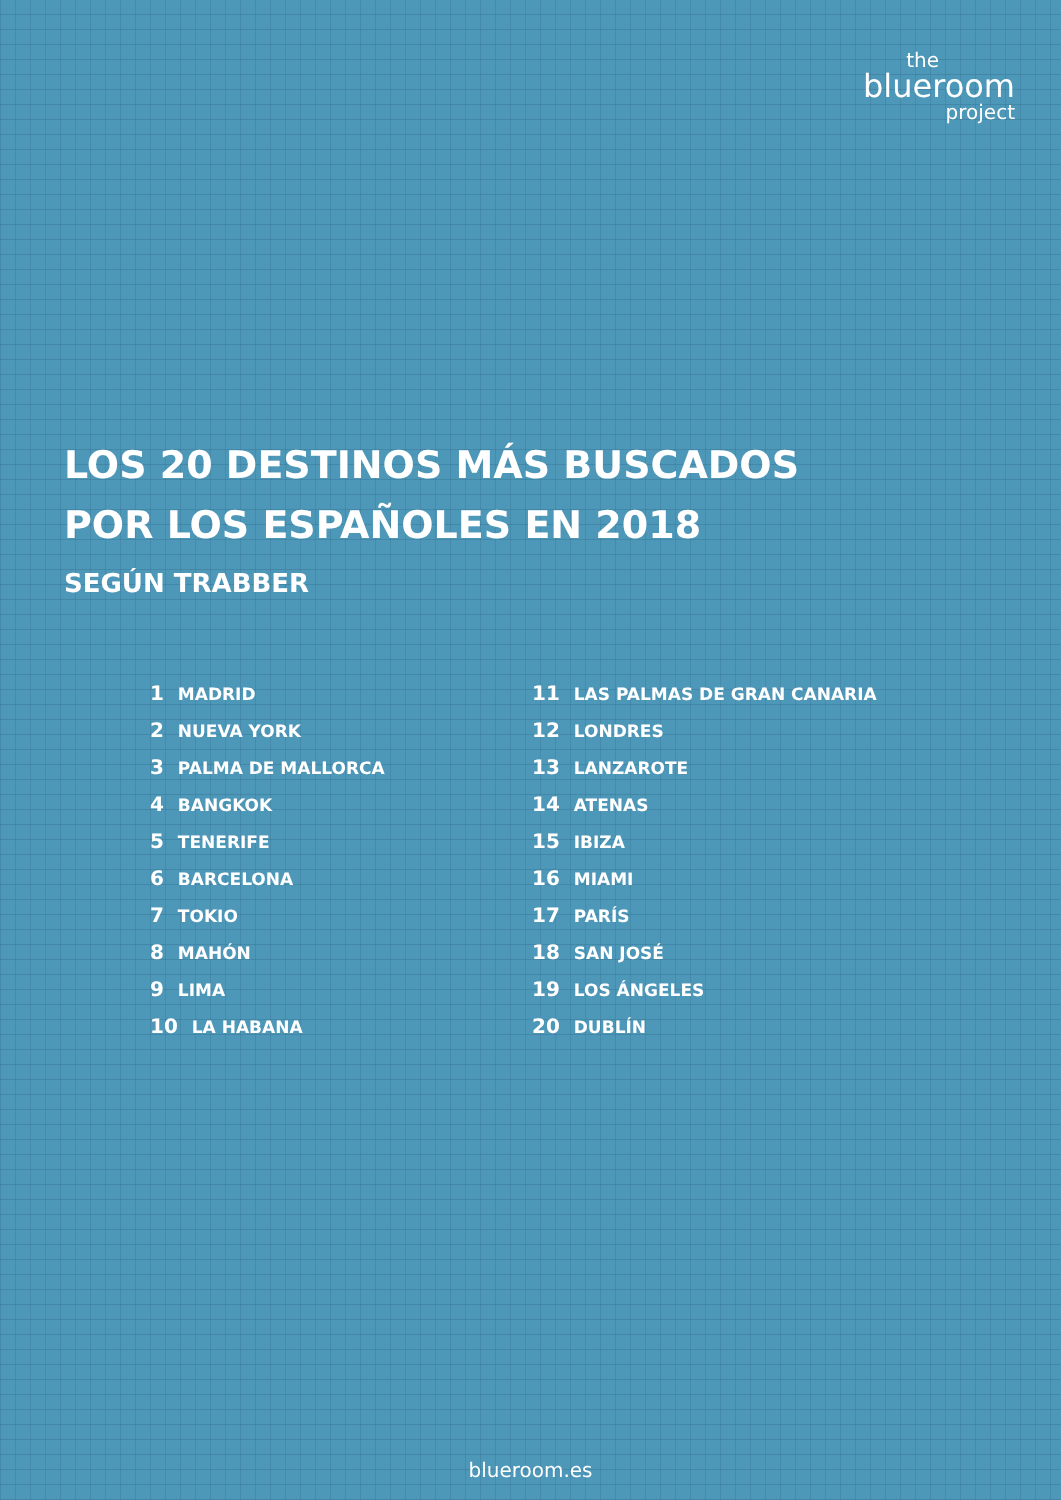the
blueroom
project
LOS 20 DESTINOS MÁS BUSCADOS
POR LOS ESPAÑOLES EN 2018
SEGÚN TRABBER
1 MADRID
2 NUEVA YORK
3 PALMA DE MALLORCA
4 BANGKOK
5 TENERIFE
6 BARCELONA
7 TOKIO
8 MAHÓN
9 LIMA
10 LA HABANA
11 LAS PALMAS DE GRAN CANARIA
12 LONDRES
13 LANZAROTE
14 ATENAS
15 IBIZA
16 MIAMI
17 PARÍS
18 SAN JOSÉ
19 LOS ÁNGELES
20 DUBLÍN
blueroom.es